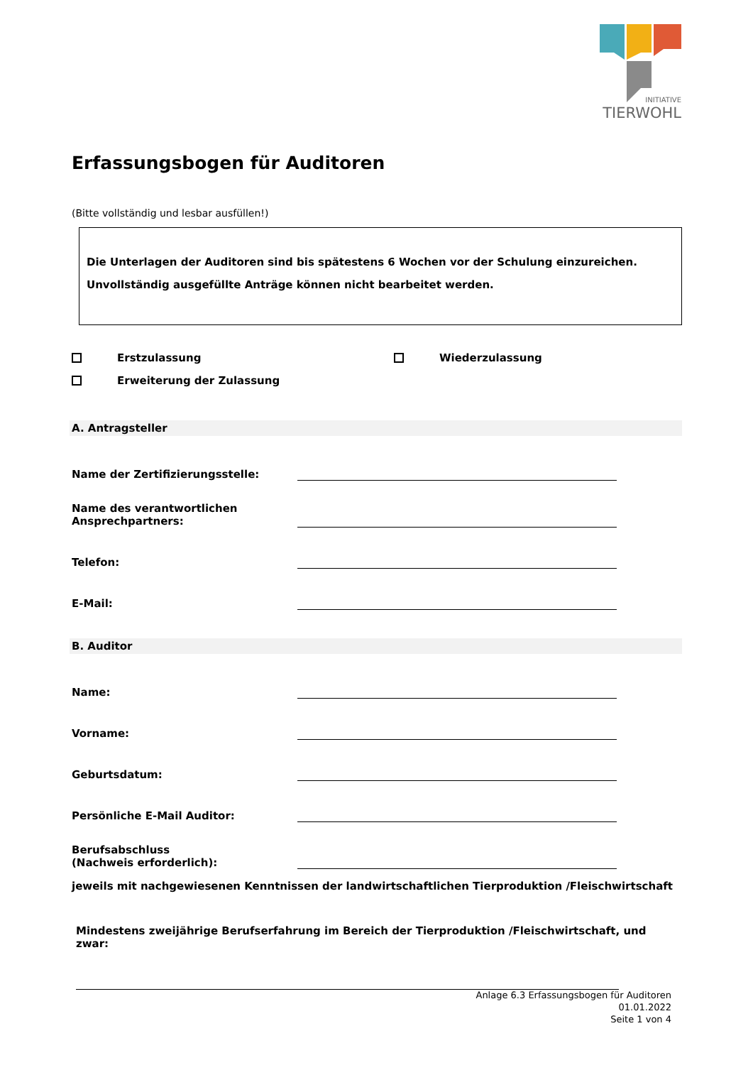INITIATIVE
TIERWOHL
Erfassungsbogen für Auditoren
(Bitte vollständig und lesbar ausfüllen!)
Die Unterlagen der Auditoren sind bis spätestens 6 Wochen vor der Schulung einzureichen.
Unvollständig ausgefüllte Anträge können nicht bearbeitet werden.
Erstzulassung Wiederzulassung
Erweiterung der Zulassung
A. Antragsteller
Name der Zertifizierungsstelle:
Name des verantwortlichen
Ansprechpartners:
Telefon:
E-Mail:
B. Auditor
Name:
Vorname:
Geburtsdatum:
Persönliche E-Mail Auditor:
Berufsabschluss
(Nachweis erforderlich):
jeweils mit nachgewiesenen Kenntnissen der landwirtschaftlichen Tierproduktion /Fleischwirtschaft
Mindestens zweijährige Berufserfahrung im Bereich der Tierproduktion /Fleischwirtschaft, und zwar:
Anlage 6.3 Erfassungsbogen für Auditoren
01.01.2022
Seite 1 von 4